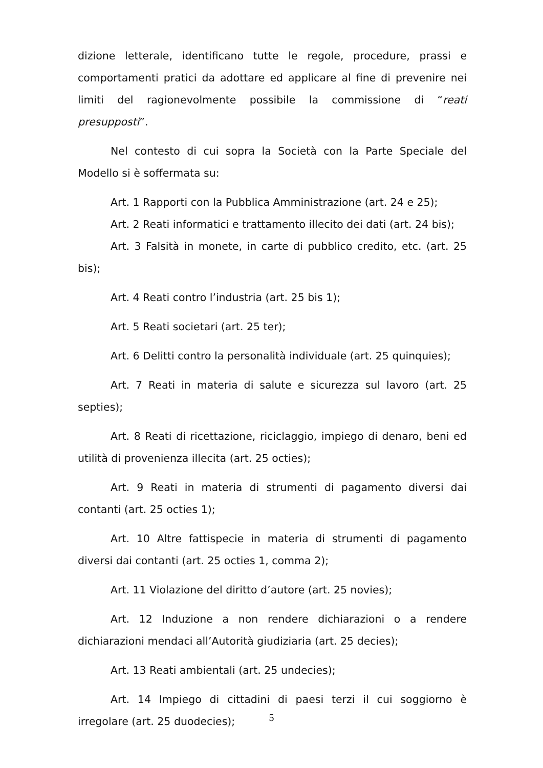dizione letterale, identificano tutte le regole, procedure, prassi e comportamenti pratici da adottare ed applicare al fine di prevenire nei limiti del ragionevolmente possibile la commissione di “reati presupposti”.
Nel contesto di cui sopra la Società con la Parte Speciale del Modello si è soffermata su:
Art. 1 Rapporti con la Pubblica Amministrazione (art. 24 e 25);
Art. 2 Reati informatici e trattamento illecito dei dati (art. 24 bis);
Art. 3 Falsità in monete, in carte di pubblico credito, etc. (art. 25 bis);
Art. 4 Reati contro l’industria (art. 25 bis 1);
Art. 5 Reati societari (art. 25 ter);
Art. 6 Delitti contro la personalità individuale (art. 25 quinquies);
Art. 7 Reati in materia di salute e sicurezza sul lavoro (art. 25 septies);
Art. 8 Reati di ricettazione, riciclaggio, impiego di denaro, beni ed utilità di provenienza illecita (art. 25 octies);
Art. 9 Reati in materia di strumenti di pagamento diversi dai contanti (art. 25 octies 1);
Art. 10 Altre fattispecie in materia di strumenti di pagamento diversi dai contanti (art. 25 octies 1, comma 2);
Art. 11 Violazione del diritto d’autore (art. 25 novies);
Art. 12 Induzione a non rendere dichiarazioni o a rendere dichiarazioni mendaci all’Autorità giudiziaria (art. 25 decies);
Art. 13 Reati ambientali (art. 25 undecies);
Art. 14 Impiego di cittadini di paesi terzi il cui soggiorno è irregolare (art. 25 duodecies);
5